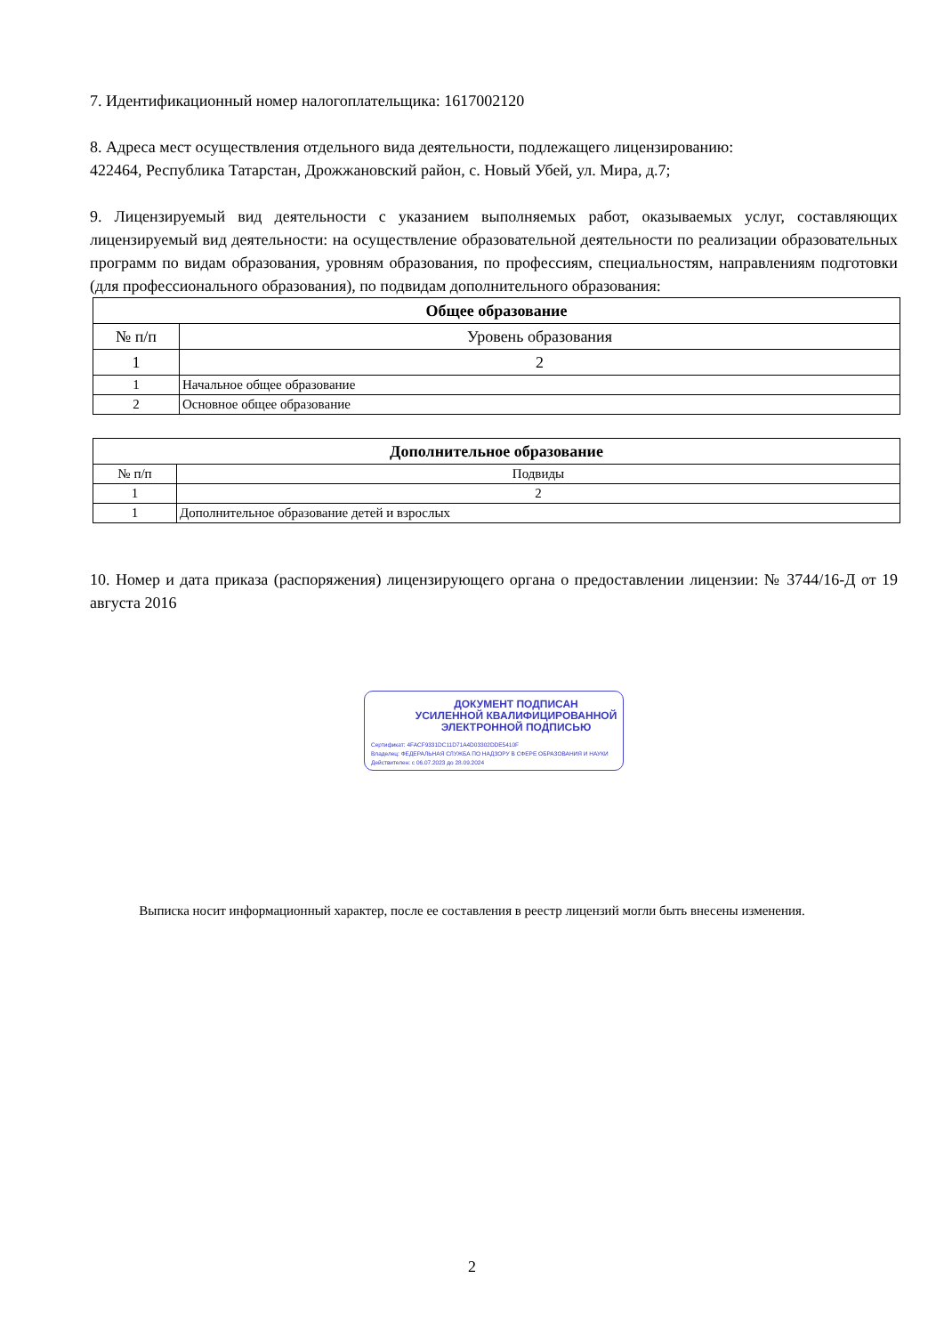7. Идентификационный номер налогоплательщика: 1617002120
8. Адреса мест осуществления отдельного вида деятельности, подлежащего лицензированию:
422464, Республика Татарстан, Дрожжановский район, с. Новый Убей, ул. Мира, д.7;
9. Лицензируемый вид деятельности с указанием выполняемых работ, оказываемых услуг, составляющих лицензируемый вид деятельности: на осуществление образовательной деятельности по реализации образовательных программ по видам образования, уровням образования, по профессиям, специальностям, направлениям подготовки (для профессионального образования), по подвидам дополнительного образования:
| Общее образование | |
| --- | --- |
| № п/п | Уровень образования |
| 1 | 2 |
| 1 | Начальное общее образование |
| 2 | Основное общее образование |
| Дополнительное образование | |
| --- | --- |
| № п/п | Подвиды |
| 1 | 2 |
| 1 | Дополнительное образование детей и взрослых |
10. Номер и дата приказа (распоряжения) лицензирующего органа о предоставлении лицензии: № 3744/16-Д от 19 августа 2016
ДОКУМЕНТ ПОДПИСАН
УСИЛЕННОЙ КВАЛИФИЦИРОВАННОЙ
ЭЛЕКТРОННОЙ ПОДПИСЬЮ
Сертификат: 4FACF9331DC11D71A4D03302DDE5410F
Владелец: ФЕДЕРАЛЬНАЯ СЛУЖБА ПО НАДЗОРУ В СФЕРЕ ОБРАЗОВАНИЯ И НАУКИ
Действителен: с 06.07.2023 до 28.09.2024
Выписка носит информационный характер, после ее составления в реестр лицензий могли быть внесены изменения.
2